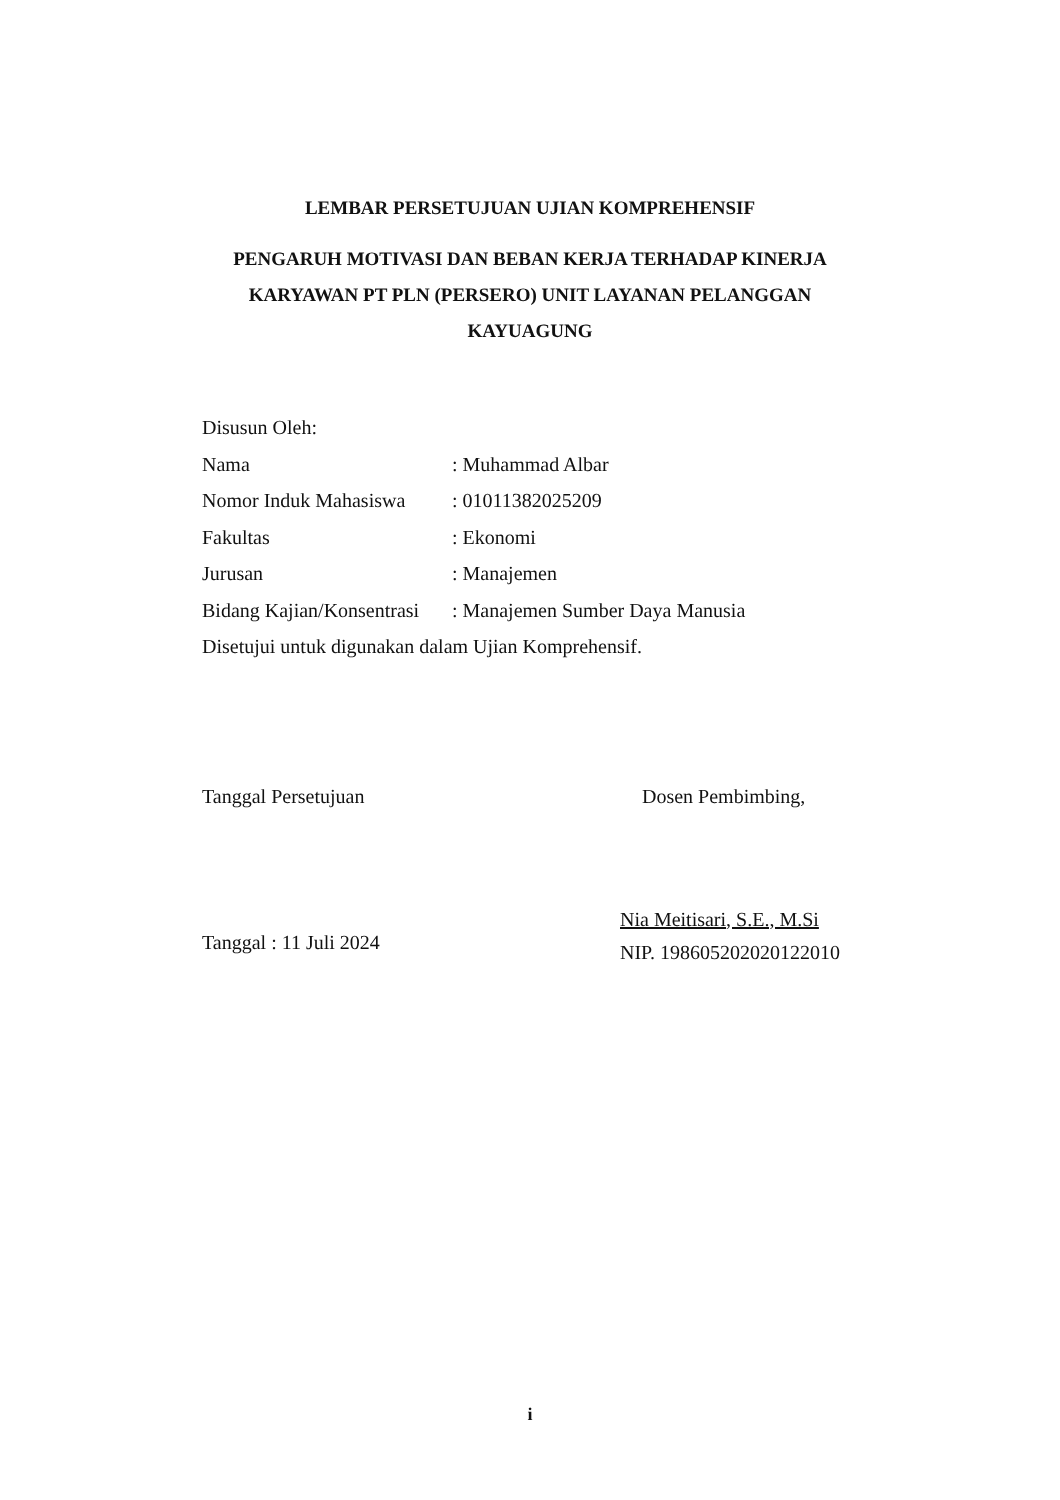LEMBAR PERSETUJUAN UJIAN KOMPREHENSIF
PENGARUH MOTIVASI DAN BEBAN KERJA TERHADAP KINERJA
KARYAWAN PT PLN (PERSERO) UNIT LAYANAN PELANGGAN
KAYUAGUNG
Disusun Oleh:
Nama : Muhammad Albar
Nomor Induk Mahasiswa : 01011382025209
Fakultas : Ekonomi
Jurusan : Manajemen
Bidang Kajian/Konsentrasi : Manajemen Sumber Daya Manusia
Disetujui untuk digunakan dalam Ujian Komprehensif.
Tanggal Persetujuan
Tanggal : 11 Juli 2024
Dosen Pembimbing,
​
Nia Meitisari, S.E., M.Si
NIP. 198605202020122010
i